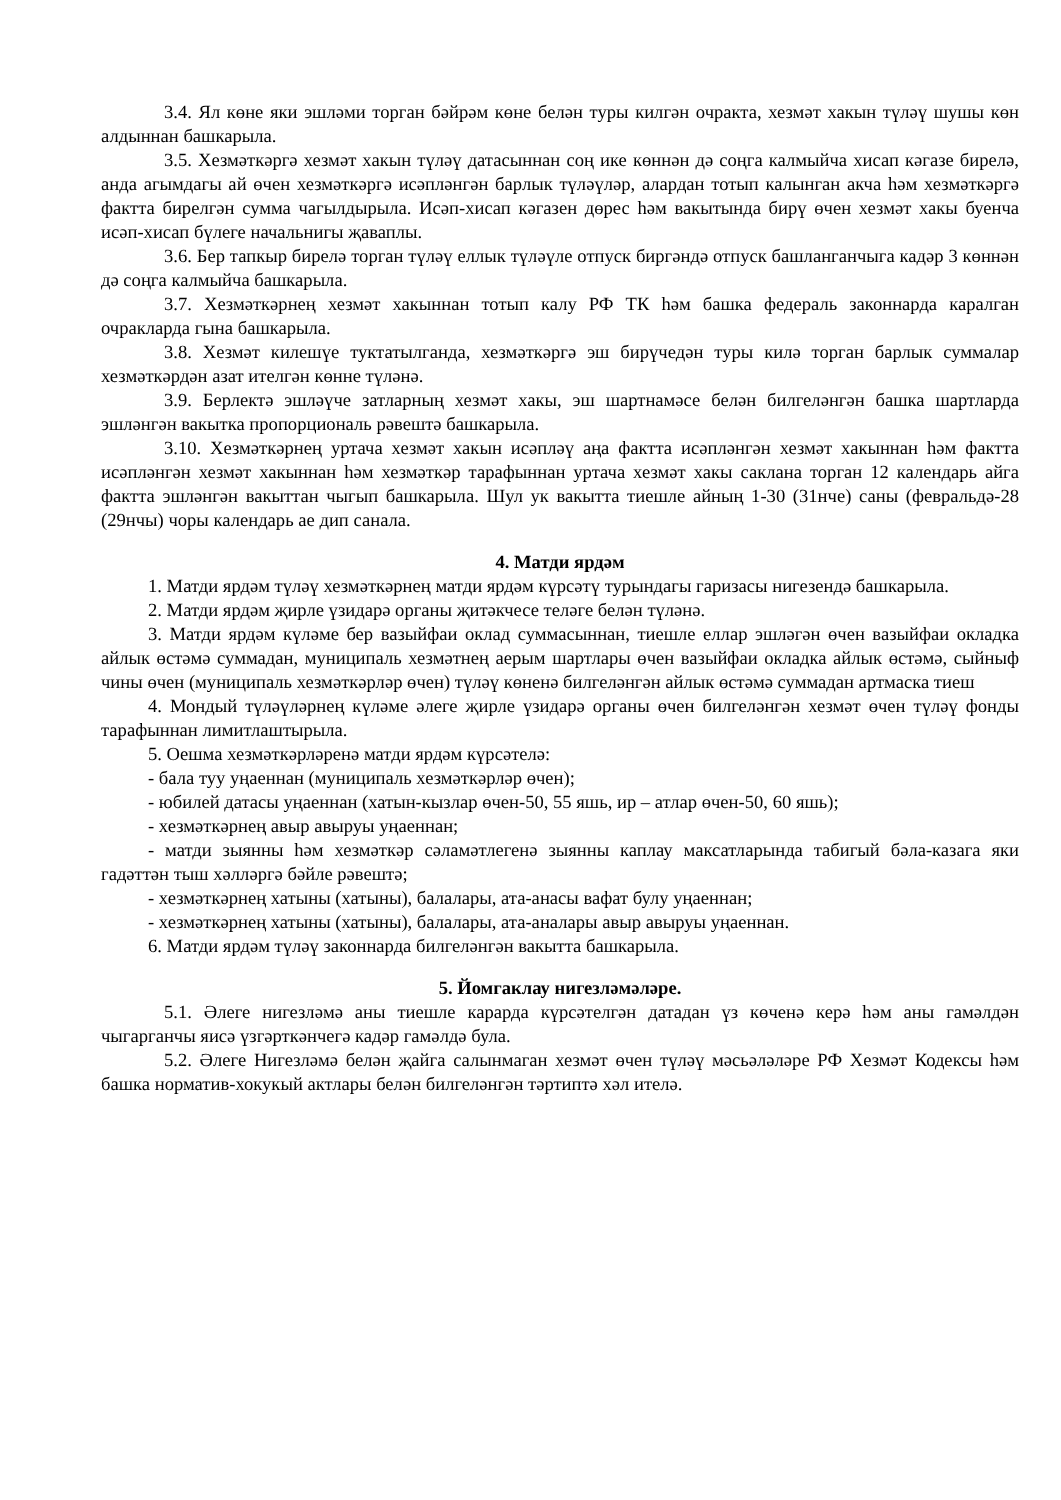3.4. Ял көне яки эшләми торган бәйрәм көне белән туры килгән очракта, хезмәт хакын түләү шушы көн алдыннан башкарыла.
3.5. Хезмәткәргә хезмәт хакын түләү датасыннан соң ике көннән дә соңга калмыйча хисап кәгазе бирелә, анда агымдагы ай өчен хезмәткәргә исәпләнгән барлык түләүләр, алардан тотып калынган акча һәм хезмәткәргә фактта бирелгән сумма чагылдырыла. Исәп-хисап кәгазен дөрес һәм вакытында бирү өчен хезмәт хакы буенча исәп-хисап бүлеге начальнигы җаваплы.
3.6. Бер тапкыр бирелә торган түләү еллык түләүле отпуск биргәндә отпуск башланганчыга кадәр 3 көннән дә соңга калмыйча башкарыла.
3.7. Хезмәткәрнең хезмәт хакыннан тотып калу РФ ТК һәм башка федераль законнарда каралган очракларда гына башкарыла.
3.8. Хезмәт килешүе туктатылганда, хезмәткәргә эш бирүчедән туры килә торган барлык суммалар хезмәткәрдән азат ителгән көнне түләнә.
3.9. Берлектә эшләүче затларның хезмәт хакы, эш шартнамәсе белән билгеләнгән башка шартларда эшләнгән вакытка пропорциональ рәвештә башкарыла.
3.10. Хезмәткәрнең уртача хезмәт хакын исәпләү аңа фактта исәпләнгән хезмәт хакыннан һәм фактта исәпләнгән хезмәт хакыннан һәм хезмәткәр тарафыннан уртача хезмәт хакы саклана торган 12 календарь айга фактта эшләнгән вакыттан чыгып башкарыла. Шул ук вакытта тиешле айның 1-30 (31нче) саны (февральдә-28 (29нчы) чоры календарь ае дип санала.
4. Матди ярдәм
1. Матди ярдәм түләү хезмәткәрнең матди ярдәм күрсәтү турындагы гаризасы нигезендә башкарыла.
2. Матди ярдәм җирле үзидарә органы җитәкчесе теләге белән түләнә.
3. Матди ярдәм күләме бер вазыйфаи оклад суммасыннан, тиешле еллар эшләгән өчен вазыйфаи окладка айлык өстәмә суммадан, муниципаль хезмәтнең аерым шартлары өчен вазыйфаи окладка айлык өстәмә, сыйныф чины өчен (муниципаль хезмәткәрләр өчен) түләү көненә билгеләнгән айлык өстәмә суммадан артмаска тиеш
4. Мондый түләүләрнең күләме әлеге җирле үзидарә органы өчен билгеләнгән хезмәт өчен түләү фонды тарафыннан лимитлаштырыла.
5. Оешма хезмәткәрләренә матди ярдәм күрсәтелә:
- бала туу уңаеннан (муниципаль хезмәткәрләр өчен);
- юбилей датасы уңаеннан (хатын-кызлар өчен-50, 55 яшь, ир – атлар өчен-50, 60 яшь);
- хезмәткәрнең авыр авыруы уңаеннан;
- матди зыянны һәм хезмәткәр сәламәтлегенә зыянны каплау максатларында табигый бәла-казага яки гадәттән тыш хәлләргә бәйле рәвештә;
- хезмәткәрнең хатыны (хатыны), балалары, ата-анасы вафат булу уңаеннан;
- хезмәткәрнең хатыны (хатыны), балалары, ата-аналары авыр авыруы уңаеннан.
6. Матди ярдәм түләү законнарда билгеләнгән вакытта башкарыла.
5. Йомгаклау нигезләмәләре.
5.1. Әлеге нигезләмә аны тиешле карарда күрсәтелгән датадан үз көченә керә һәм аны гамәлдән чыгарганчы яисә үзгәрткәнчегә кадәр гамәлдә була.
5.2. Әлеге Нигезләмә белән җайга салынмаган хезмәт өчен түләү мәсьәләләре РФ Хезмәт Кодексы һәм башка норматив-хокукый актлары белән билгеләнгән тәртиптә хәл ителә.